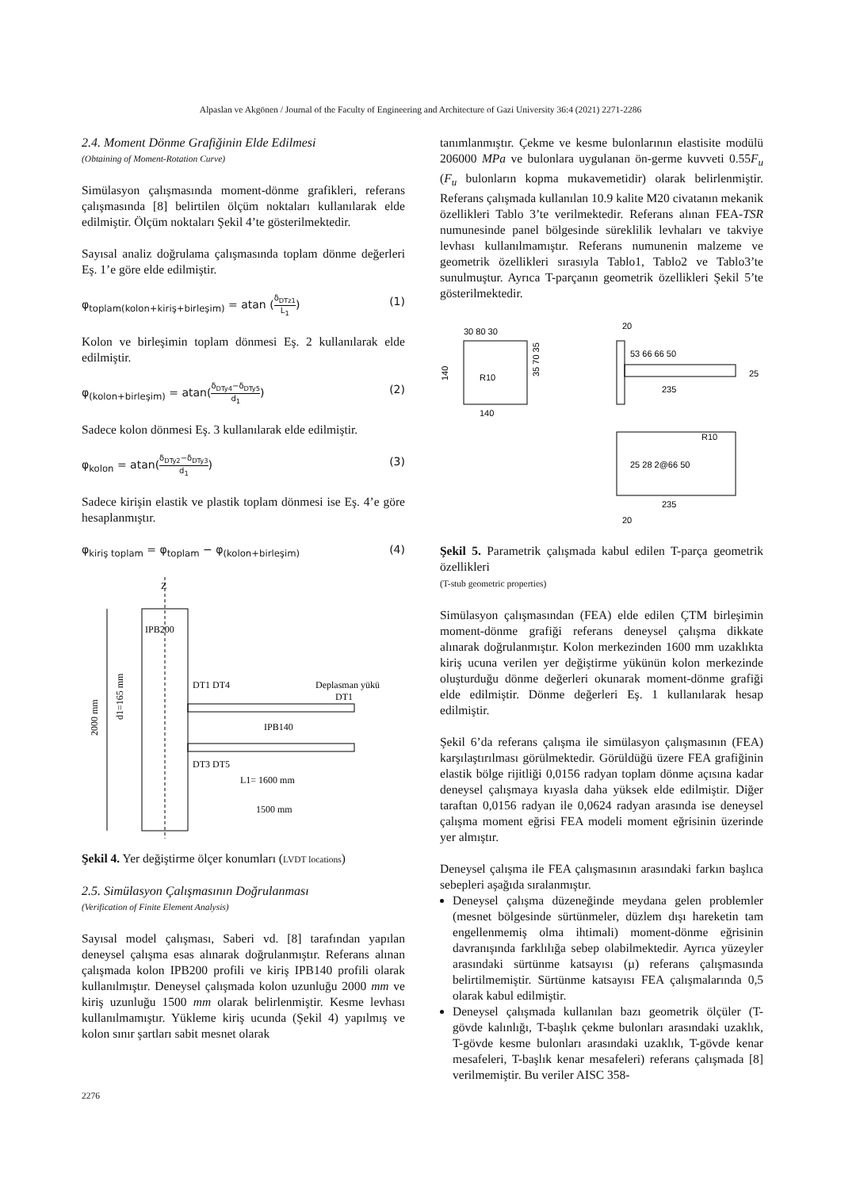Alpaslan ve Akgönen / Journal of the Faculty of Engineering and Architecture of Gazi University 36:4 (2021) 2271-2286
2.4. Moment Dönme Grafiğinin Elde Edilmesi
(Obtaining of Moment-Rotation Curve)
Simülasyon çalışmasında moment-dönme grafikleri, referans çalışmasında [8] belirtilen ölçüm noktaları kullanılarak elde edilmiştir. Ölçüm noktaları Şekil 4’te gösterilmektedir.
Sayısal analiz doğrulama çalışmasında toplam dönme değerleri Eş. 1’e göre elde edilmiştir.
φ<sub>toplam(kolon+kiriş+birleşim)</sub> = atan (δ<sub>DTz1</sub> L<sub>1</sub>) (1)
Kolon ve birleşimin toplam dönmesi Eş. 2 kullanılarak elde edilmiştir.
φ<sub>(kolon+birleşim)</sub> = atan(δ<sub>DTy4</sub>−δ<sub>DTy5</sub> d<sub>1</sub>) (2)
Sadece kolon dönmesi Eş. 3 kullanılarak elde edilmiştir.
φ<sub>kolon</sub> = atan(δ<sub>DTy2</sub>−δ<sub>DTy3</sub> d<sub>1</sub>) (3)
Sadece kirişin elastik ve plastik toplam dönmesi ise Eş. 4’e göre hesaplanmıştır.
φ<sub>kiriş toplam</sub> = φ<sub>toplam</sub> − φ<sub>(kolon+birleşim)</sub> (4)
IPB200
DT1 DT4
Deplasman yükü
DT1
IPB140
DT3 DT5
L1= 1600 mm
1500 mm
Z
2000 mm
d1=165 mm
Şekil 4. Yer değiştirme ölçer konumları (LVDT locations)
2.5. Simülasyon Çalışmasının Doğrulanması
(Verification of Finite Element Analysis)
Sayısal model çalışması, Saberi vd. [8] tarafından yapılan deneysel çalışma esas alınarak doğrulanmıştır. Referans alınan çalışmada kolon IPB200 profili ve kiriş IPB140 profili olarak kullanılmıştır. Deneysel çalışmada kolon uzunluğu 2000 mm ve kiriş uzunluğu 1500 mm olarak belirlenmiştir. Kesme levhası kullanılmamıştır. Yükleme kiriş ucunda (Şekil 4) yapılmış ve kolon sınır şartları sabit mesnet olarak
tanımlanmıştır. Çekme ve kesme bulonlarının elastisite modülü 206000 MPa ve bulonlara uygulanan ön-germe kuvveti 0.55F<sub>u</sub> (F<sub>u</sub> bulonların kopma mukavemetidir) olarak belirlenmiştir. Referans çalışmada kullanılan 10.9 kalite M20 civatanın mekanik özellikleri Tablo 3’te verilmektedir. Referans alınan FEA-TSR numunesinde panel bölgesinde süreklilik levhaları ve takviye levhası kullanılmamıştır. Referans numunenin malzeme ve geometrik özellikleri sırasıyla Tablo1, Tablo2 ve Tablo3’te sunulmuştur. Ayrıca T-parçanın geometrik özellikleri Şekil 5’te gösterilmektedir.
30 80 30
140
140
R10
35 70 35
20
53 66 66 50
235
25
25 28 2@66 50
235
20
R10
Şekil 5. Parametrik çalışmada kabul edilen T-parça geometrik özellikleri
(T-stub geometric properties)
Simülasyon çalışmasından (FEA) elde edilen ÇTM birleşimin moment-dönme grafiği referans deneysel çalışma dikkate alınarak doğrulanmıştır. Kolon merkezinden 1600 mm uzaklıkta kiriş ucuna verilen yer değiştirme yükünün kolon merkezinde oluşturduğu dönme değerleri okunarak moment-dönme grafiği elde edilmiştir. Dönme değerleri Eş. 1 kullanılarak hesap edilmiştir.
Şekil 6’da referans çalışma ile simülasyon çalışmasının (FEA) karşılaştırılması görülmektedir. Görüldüğü üzere FEA grafiğinin elastik bölge rijitliği 0,0156 radyan toplam dönme açısına kadar deneysel çalışmaya kıyasla daha yüksek elde edilmiştir. Diğer taraftan 0,0156 radyan ile 0,0624 radyan arasında ise deneysel çalışma moment eğrisi FEA modeli moment eğrisinin üzerinde yer almıştır.
Deneysel çalışma ile FEA çalışmasının arasındaki farkın başlıca sebepleri aşağıda sıralanmıştır.
Deneysel çalışma düzeneğinde meydana gelen problemler (mesnet bölgesinde sürtünmeler, düzlem dışı hareketin tam engellenmemiş olma ihtimali) moment-dönme eğrisinin davranışında farklılığa sebep olabilmektedir. Ayrıca yüzeyler arasındaki sürtünme katsayısı (µ) referans çalışmasında belirtilmemiştir. Sürtünme katsayısı FEA çalışmalarında 0,5 olarak kabul edilmiştir.
Deneysel çalışmada kullanılan bazı geometrik ölçüler (T-gövde kalınlığı, T-başlık çekme bulonları arasındaki uzaklık, T-gövde kesme bulonları arasındaki uzaklık, T-gövde kenar mesafeleri, T-başlık kenar mesafeleri) referans çalışmada [8] verilmemiştir. Bu veriler AISC 358-
2276